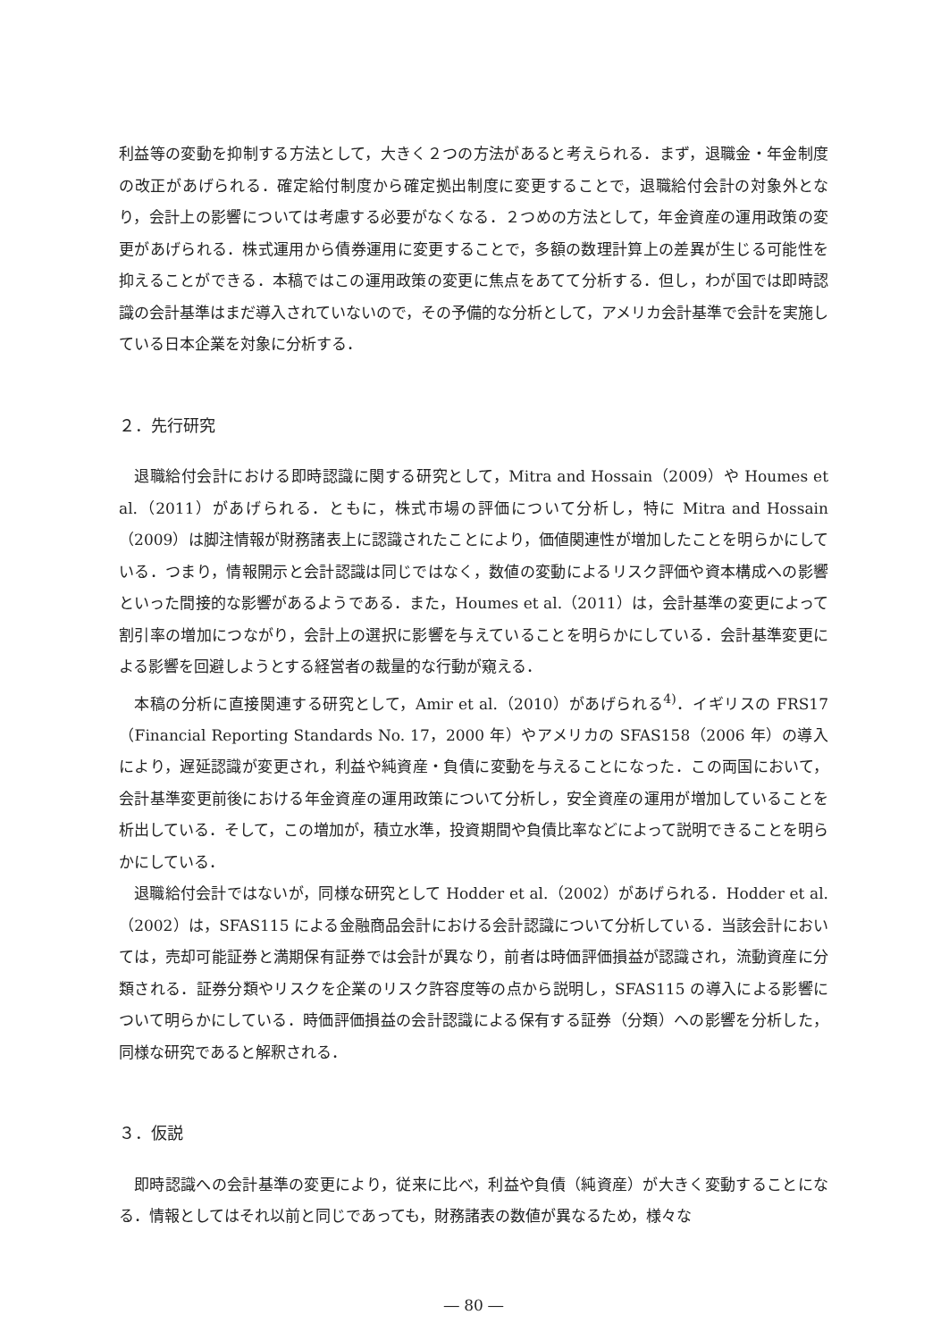利益等の変動を抑制する方法として，大きく２つの方法があると考えられる．まず，退職金・年金制度の改正があげられる．確定給付制度から確定拠出制度に変更することで，退職給付会計の対象外となり，会計上の影響については考慮する必要がなくなる．２つめの方法として，年金資産の運用政策の変更があげられる．株式運用から債券運用に変更することで，多額の数理計算上の差異が生じる可能性を抑えることができる．本稿ではこの運用政策の変更に焦点をあてて分析する．但し，わが国では即時認識の会計基準はまだ導入されていないので，その予備的な分析として，アメリカ会計基準で会計を実施している日本企業を対象に分析する．
２．先行研究
退職給付会計における即時認識に関する研究として，Mitra and Hossain（2009）や Houmes et al.（2011）があげられる．ともに，株式市場の評価について分析し，特に Mitra and Hossain（2009）は脚注情報が財務諸表上に認識されたことにより，価値関連性が増加したことを明らかにしている．つまり，情報開示と会計認識は同じではなく，数値の変動によるリスク評価や資本構成への影響といった間接的な影響があるようである．また，Houmes et al.（2011）は，会計基準の変更によって割引率の増加につながり，会計上の選択に影響を与えていることを明らかにしている．会計基準変更による影響を回避しようとする経営者の裁量的な行動が窺える．
本稿の分析に直接関連する研究として，Amir et al.（2010）があげられる<sup>4)</sup>．イギリスの FRS17（Financial Reporting Standards No. 17，2000 年）やアメリカの SFAS158（2006 年）の導入により，遅延認識が変更され，利益や純資産・負債に変動を与えることになった．この両国において，会計基準変更前後における年金資産の運用政策について分析し，安全資産の運用が増加していることを析出している．そして，この増加が，積立水準，投資期間や負債比率などによって説明できることを明らかにしている．
退職給付会計ではないが，同様な研究として Hodder et al.（2002）があげられる．Hodder et al.（2002）は，SFAS115 による金融商品会計における会計認識について分析している．当該会計においては，売却可能証券と満期保有証券では会計が異なり，前者は時価評価損益が認識され，流動資産に分類される．証券分類やリスクを企業のリスク許容度等の点から説明し，SFAS115 の導入による影響について明らかにしている．時価評価損益の会計認識による保有する証券（分類）への影響を分析した，同様な研究であると解釈される．
３．仮説
即時認識への会計基準の変更により，従来に比べ，利益や負債（純資産）が大きく変動することになる．情報としてはそれ以前と同じであっても，財務諸表の数値が異なるため，様々な
― 80 ―